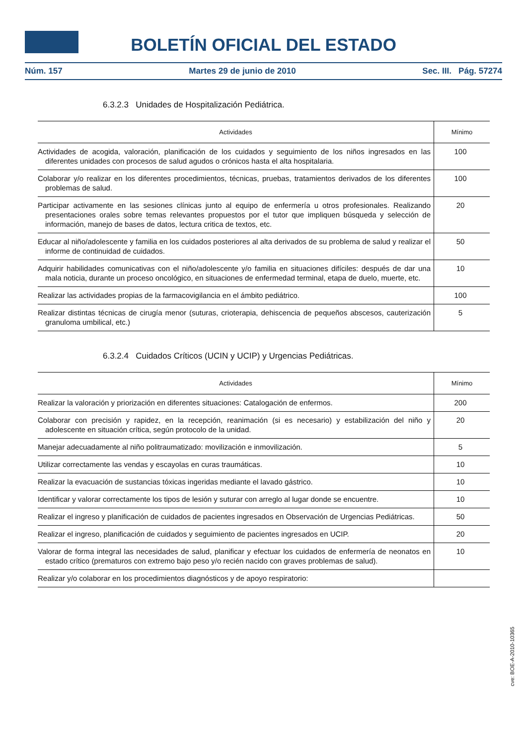BOLETÍN OFICIAL DEL ESTADO
Núm. 157 Martes 29 de junio de 2010 Sec. III. Pág. 57274
6.3.2.3 Unidades de Hospitalización Pediátrica.
| Actividades | Mínimo |
| --- | --- |
| Actividades de acogida, valoración, planificación de los cuidados y seguimiento de los niños ingresados en las diferentes unidades con procesos de salud agudos o crónicos hasta el alta hospitalaria. | 100 |
| Colaborar y/o realizar en los diferentes procedimientos, técnicas, pruebas, tratamientos derivados de los diferentes problemas de salud. | 100 |
| Participar activamente en las sesiones clínicas junto al equipo de enfermería u otros profesionales. Realizando presentaciones orales sobre temas relevantes propuestos por el tutor que impliquen búsqueda y selección de información, manejo de bases de datos, lectura critica de textos, etc. | 20 |
| Educar al niño/adolescente y familia en los cuidados posteriores al alta derivados de su problema de salud y realizar el informe de continuidad de cuidados. | 50 |
| Adquirir habilidades comunicativas con el niño/adolescente y/o familia en situaciones difíciles: después de dar una mala noticia, durante un proceso oncológico, en situaciones de enfermedad terminal, etapa de duelo, muerte, etc. | 10 |
| Realizar las actividades propias de la farmacovigilancia en el ámbito pediátrico. | 100 |
| Realizar distintas técnicas de cirugía menor (suturas, crioterapia, dehiscencia de pequeños abscesos, cauterización granuloma umbilical, etc.) | 5 |
6.3.2.4 Cuidados Críticos (UCIN y UCIP) y Urgencias Pediátricas.
| Actividades | Mínimo |
| --- | --- |
| Realizar la valoración y priorización en diferentes situaciones: Catalogación de enfermos. | 200 |
| Colaborar con precisión y rapidez, en la recepción, reanimación (si es necesario) y estabilización del niño y adolescente en situación crítica, según protocolo de la unidad. | 20 |
| Manejar adecuadamente al niño politraumatizado: movilización e inmovilización. | 5 |
| Utilizar correctamente las vendas y escayolas en curas traumáticas. | 10 |
| Realizar la evacuación de sustancias tóxicas ingeridas mediante el lavado gástrico. | 10 |
| Identificar y valorar correctamente los tipos de lesión y suturar con arreglo al lugar donde se encuentre. | 10 |
| Realizar el ingreso y planificación de cuidados de pacientes ingresados en Observación de Urgencias Pediátricas. | 50 |
| Realizar el ingreso, planificación de cuidados y seguimiento de pacientes ingresados en UCIP. | 20 |
| Valorar de forma integral las necesidades de salud, planificar y efectuar los cuidados de enfermería de neonatos en estado crítico (prematuros con extremo bajo peso y/o recién nacido con graves problemas de salud). | 10 |
| Realizar y/o colaborar en los procedimientos diagnósticos y de apoyo respiratorio: | |
cve: BOE-A-2010-10365